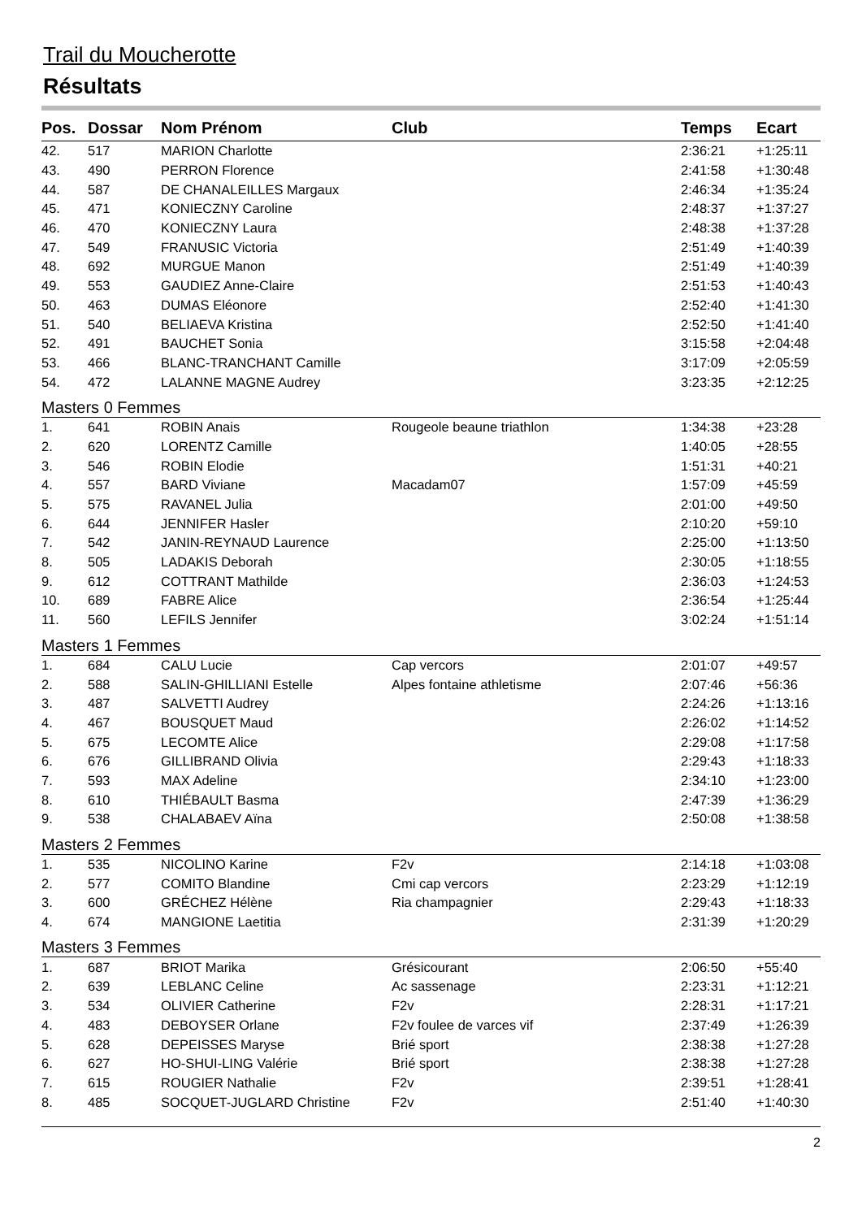Trail du Moucherotte
Résultats
| Pos. | Dossar | Nom Prénom | Club | Temps | Ecart |
| --- | --- | --- | --- | --- | --- |
| 42. | 517 | MARION Charlotte | | 2:36:21 | +1:25:11 |
| 43. | 490 | PERRON Florence | | 2:41:58 | +1:30:48 |
| 44. | 587 | DE CHANALEILLES Margaux | | 2:46:34 | +1:35:24 |
| 45. | 471 | KONIECZNY Caroline | | 2:48:37 | +1:37:27 |
| 46. | 470 | KONIECZNY Laura | | 2:48:38 | +1:37:28 |
| 47. | 549 | FRANUSIC Victoria | | 2:51:49 | +1:40:39 |
| 48. | 692 | MURGUE Manon | | 2:51:49 | +1:40:39 |
| 49. | 553 | GAUDIEZ Anne-Claire | | 2:51:53 | +1:40:43 |
| 50. | 463 | DUMAS Eléonore | | 2:52:40 | +1:41:30 |
| 51. | 540 | BELIAEVA Kristina | | 2:52:50 | +1:41:40 |
| 52. | 491 | BAUCHET Sonia | | 3:15:58 | +2:04:48 |
| 53. | 466 | BLANC-TRANCHANT Camille | | 3:17:09 | +2:05:59 |
| 54. | 472 | LALANNE MAGNE Audrey | | 3:23:35 | +2:12:25 |
| Masters 0 Femmes | | | | | |
| 1. | 641 | ROBIN Anais | Rougeole beaune triathlon | 1:34:38 | +23:28 |
| 2. | 620 | LORENTZ Camille | | 1:40:05 | +28:55 |
| 3. | 546 | ROBIN Elodie | | 1:51:31 | +40:21 |
| 4. | 557 | BARD Viviane | Macadam07 | 1:57:09 | +45:59 |
| 5. | 575 | RAVANEL Julia | | 2:01:00 | +49:50 |
| 6. | 644 | JENNIFER Hasler | | 2:10:20 | +59:10 |
| 7. | 542 | JANIN-REYNAUD Laurence | | 2:25:00 | +1:13:50 |
| 8. | 505 | LADAKIS Deborah | | 2:30:05 | +1:18:55 |
| 9. | 612 | COTTRANT Mathilde | | 2:36:03 | +1:24:53 |
| 10. | 689 | FABRE Alice | | 2:36:54 | +1:25:44 |
| 11. | 560 | LEFILS Jennifer | | 3:02:24 | +1:51:14 |
| Masters 1 Femmes | | | | | |
| 1. | 684 | CALU Lucie | Cap vercors | 2:01:07 | +49:57 |
| 2. | 588 | SALIN-GHILLIANI Estelle | Alpes fontaine athletisme | 2:07:46 | +56:36 |
| 3. | 487 | SALVETTI Audrey | | 2:24:26 | +1:13:16 |
| 4. | 467 | BOUSQUET Maud | | 2:26:02 | +1:14:52 |
| 5. | 675 | LECOMTE Alice | | 2:29:08 | +1:17:58 |
| 6. | 676 | GILLIBRAND Olivia | | 2:29:43 | +1:18:33 |
| 7. | 593 | MAX Adeline | | 2:34:10 | +1:23:00 |
| 8. | 610 | THIÉBAULT Basma | | 2:47:39 | +1:36:29 |
| 9. | 538 | CHALABAEV Aïna | | 2:50:08 | +1:38:58 |
| Masters 2 Femmes | | | | | |
| 1. | 535 | NICOLINO Karine | F2v | 2:14:18 | +1:03:08 |
| 2. | 577 | COMITO Blandine | Cmi cap vercors | 2:23:29 | +1:12:19 |
| 3. | 600 | GRÉCHEZ Hélène | Ria champagnier | 2:29:43 | +1:18:33 |
| 4. | 674 | MANGIONE Laetitia | | 2:31:39 | +1:20:29 |
| Masters 3 Femmes | | | | | |
| 1. | 687 | BRIOT Marika | Grésicourant | 2:06:50 | +55:40 |
| 2. | 639 | LEBLANC Celine | Ac sassenage | 2:23:31 | +1:12:21 |
| 3. | 534 | OLIVIER Catherine | F2v | 2:28:31 | +1:17:21 |
| 4. | 483 | DEBOYSER Orlane | F2v foulee de varces vif | 2:37:49 | +1:26:39 |
| 5. | 628 | DEPEISSES Maryse | Brié sport | 2:38:38 | +1:27:28 |
| 6. | 627 | HO-SHUI-LING Valérie | Brié sport | 2:38:38 | +1:27:28 |
| 7. | 615 | ROUGIER Nathalie | F2v | 2:39:51 | +1:28:41 |
| 8. | 485 | SOCQUET-JUGLARD Christine | F2v | 2:51:40 | +1:40:30 |
2